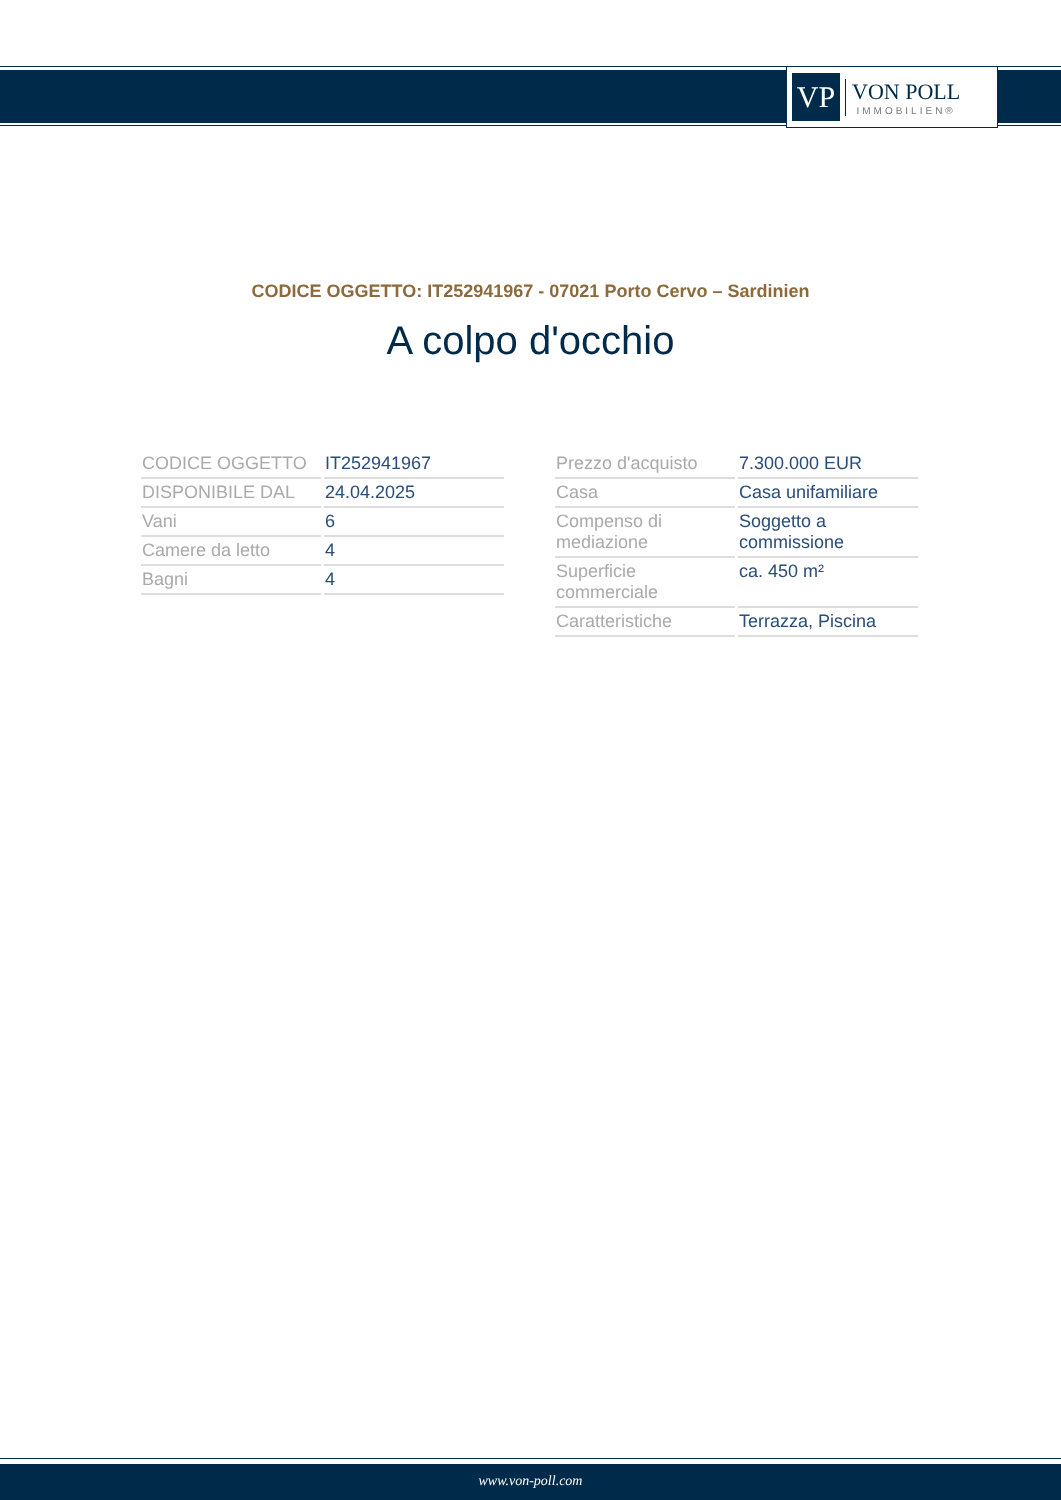VP
VON POLL
IMMOBILIEN®
CODICE OGGETTO: IT252941967 - 07021 Porto Cervo – Sardinien
A colpo d'occhio
| CODICE OGGETTO | IT252941967 |
| DISPONIBILE DAL | 24.04.2025 |
| Vani | 6 |
| Camere da letto | 4 |
| Bagni | 4 |
| Prezzo d'acquisto | 7.300.000 EUR |
| Casa | Casa unifamiliare |
| Compenso di mediazione | Soggetto a commissione |
| Superficie commerciale | ca. 450 m² |
| Caratteristiche | Terrazza, Piscina |
www.von-poll.com